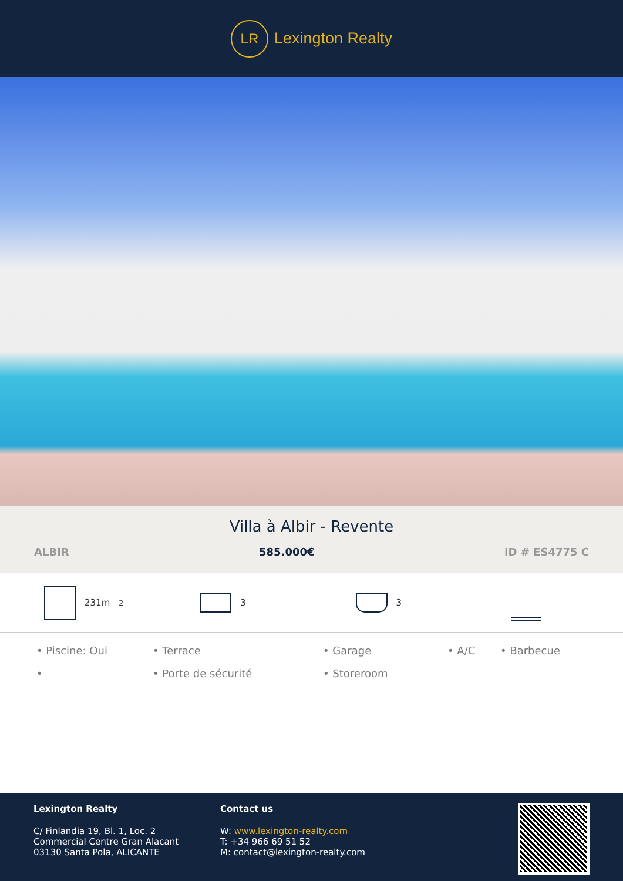LR
Lexington Realty
Villa à Albir - Revente
ALBIR 585.000€ ID # ES4775 C
231m<sup>2</sup> 3 3
• Piscine: Oui • Terrace • Garage • A/C • Barbecue • • Porte de sécurité • Storeroom
Lexington Realty
C/ Finlandia 19, Bl. 1, Loc. 2
Commercial Centre Gran Alacant
03130 Santa Pola, ALICANTE
Contact us
W: www.lexington-realty.com
T: +34 966 69 51 52
M: contact@lexington-realty.com